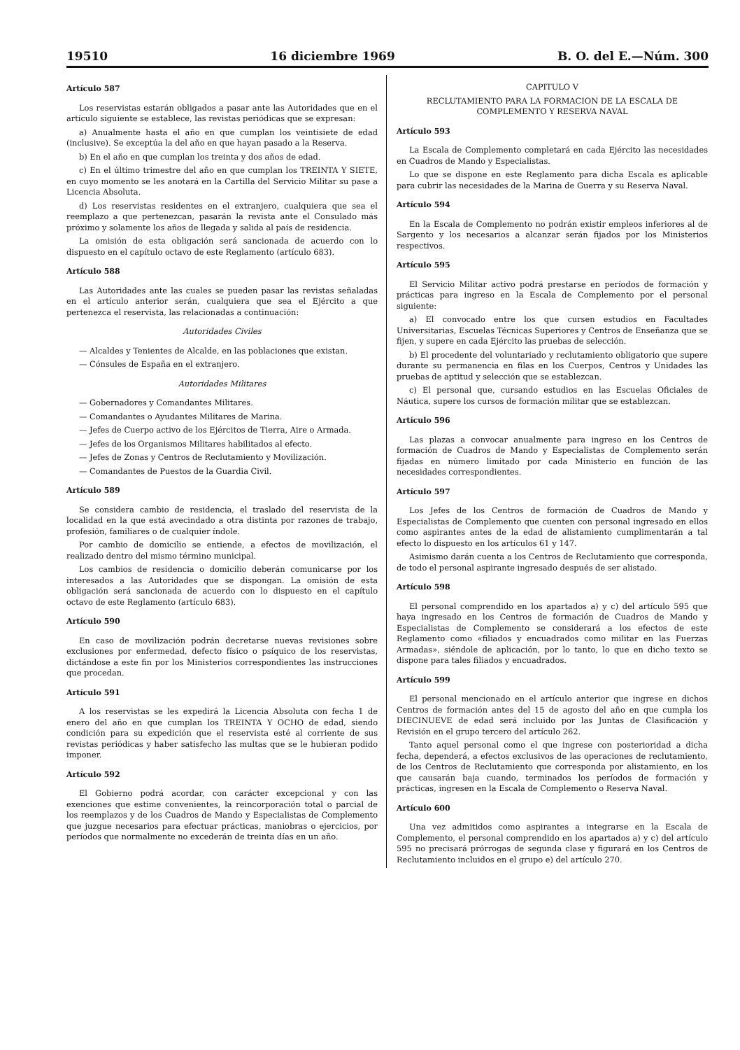19510 16 diciembre 1969 B. O. del E.—Núm. 300
Artículo 587
Los reservistas estarán obligados a pasar ante las Autoridades que en el artículo siguiente se establece, las revistas periódicas que se expresan:
a) Anualmente hasta el año en que cumplan los veintisiete de edad (inclusive). Se exceptúa la del año en que hayan pasado a la Reserva.
b) En el año en que cumplan los treinta y dos años de edad.
c) En el último trimestre del año en que cumplan los TREINTA Y SIETE, en cuyo momento se les anotará en la Cartilla del Servicio Militar su pase a Licencia Absoluta.
d) Los reservistas residentes en el extranjero, cualquiera que sea el reemplazo a que pertenezcan, pasarán la revista ante el Consulado más próximo y solamente los años de llegada y salida al país de residencia.
La omisión de esta obligación será sancionada de acuerdo con lo dispuesto en el capítulo octavo de este Reglamento (artículo 683).
Artículo 588
Las Autoridades ante las cuales se pueden pasar las revistas señaladas en el artículo anterior serán, cualquiera que sea el Ejército a que pertenezca el reservista, las relacionadas a continuación:
Autoridades Civiles
— Alcaldes y Tenientes de Alcalde, en las poblaciones que existan.
— Cónsules de España en el extranjero.
Autoridades Militares
— Gobernadores y Comandantes Militares.
— Comandantes o Ayudantes Militares de Marina.
— Jefes de Cuerpo activo de los Ejércitos de Tierra, Aire o Armada.
— Jefes de los Organismos Militares habilitados al efecto.
— Jefes de Zonas y Centros de Reclutamiento y Movilización.
— Comandantes de Puestos de la Guardia Civil.
Artículo 589
Se considera cambio de residencia, el traslado del reservista de la localidad en la que está avecindado a otra distinta por razones de trabajo, profesión, familiares o de cualquier índole.
Por cambio de domicilio se entiende, a efectos de movilización, el realizado dentro del mismo término municipal.
Los cambios de residencia o domicilio deberán comunicarse por los interesados a las Autoridades que se dispongan. La omisión de esta obligación será sancionada de acuerdo con lo dispuesto en el capítulo octavo de este Reglamento (artículo 683).
Artículo 590
En caso de movilización podrán decretarse nuevas revisiones sobre exclusiones por enfermedad, defecto físico o psíquico de los reservistas, dictándose a este fin por los Ministerios correspondientes las instrucciones que procedan.
Artículo 591
A los reservistas se les expedirá la Licencia Absoluta con fecha 1 de enero del año en que cumplan los TREINTA Y OCHO de edad, siendo condición para su expedición que el reservista esté al corriente de sus revistas periódicas y haber satisfecho las multas que se le hubieran podido imponer.
Artículo 592
El Gobierno podrá acordar, con carácter excepcional y con las exenciones que estime convenientes, la reincorporación total o parcial de los reemplazos y de los Cuadros de Mando y Especialistas de Complemento que juzgue necesarios para efectuar prácticas, maniobras o ejercicios, por períodos que normalmente no excederán de treinta días en un año.
CAPITULO V
RECLUTAMIENTO PARA LA FORMACION DE LA ESCALA DE COMPLEMENTO Y RESERVA NAVAL
Artículo 593
La Escala de Complemento completará en cada Ejército las necesidades en Cuadros de Mando y Especialistas.
Lo que se dispone en este Reglamento para dicha Escala es aplicable para cubrir las necesidades de la Marina de Guerra y su Reserva Naval.
Artículo 594
En la Escala de Complemento no podrán existir empleos inferiores al de Sargento y los necesarios a alcanzar serán fijados por los Ministerios respectivos.
Artículo 595
El Servicio Militar activo podrá prestarse en períodos de formación y prácticas para ingreso en la Escala de Complemento por el personal siguiente:
a) El convocado entre los que cursen estudios en Facultades Universitarias, Escuelas Técnicas Superiores y Centros de Enseñanza que se fijen, y supere en cada Ejército las pruebas de selección.
b) El procedente del voluntariado y reclutamiento obligatorio que supere durante su permanencia en filas en los Cuerpos, Centros y Unidades las pruebas de aptitud y selección que se establezcan.
c) El personal que, cursando estudios en las Escuelas Oficiales de Náutica, supere los cursos de formación militar que se establezcan.
Artículo 596
Las plazas a convocar anualmente para ingreso en los Centros de formación de Cuadros de Mando y Especialistas de Complemento serán fijadas en número limitado por cada Ministerio en función de las necesidades correspondientes.
Artículo 597
Los Jefes de los Centros de formación de Cuadros de Mando y Especialistas de Complemento que cuenten con personal ingresado en ellos como aspirantes antes de la edad de alistamiento cumplimentarán a tal efecto lo dispuesto en los artículos 61 y 147.
Asimismo darán cuenta a los Centros de Reclutamiento que corresponda, de todo el personal aspirante ingresado después de ser alistado.
Artículo 598
El personal comprendido en los apartados a) y c) del artículo 595 que haya ingresado en los Centros de formación de Cuadros de Mando y Especialistas de Complemento se considerará a los efectos de este Reglamento como «filiados y encuadrados como militar en las Fuerzas Armadas», siéndole de aplicación, por lo tanto, lo que en dicho texto se dispone para tales filiados y encuadrados.
Artículo 599
El personal mencionado en el artículo anterior que ingrese en dichos Centros de formación antes del 15 de agosto del año en que cumpla los DIECINUEVE de edad será incluido por las Juntas de Clasificación y Revisión en el grupo tercero del artículo 262.
Tanto aquel personal como el que ingrese con posterioridad a dicha fecha, dependerá, a efectos exclusivos de las operaciones de reclutamiento, de los Centros de Reclutamiento que corresponda por alistamiento, en los que causarán baja cuando, terminados los períodos de formación y prácticas, ingresen en la Escala de Complemento o Reserva Naval.
Artículo 600
Una vez admitidos como aspirantes a integrarse en la Escala de Complemento, el personal comprendido en los apartados a) y c) del artículo 595 no precisará prórrogas de segunda clase y figurará en los Centros de Reclutamiento incluidos en el grupo e) del artículo 270.